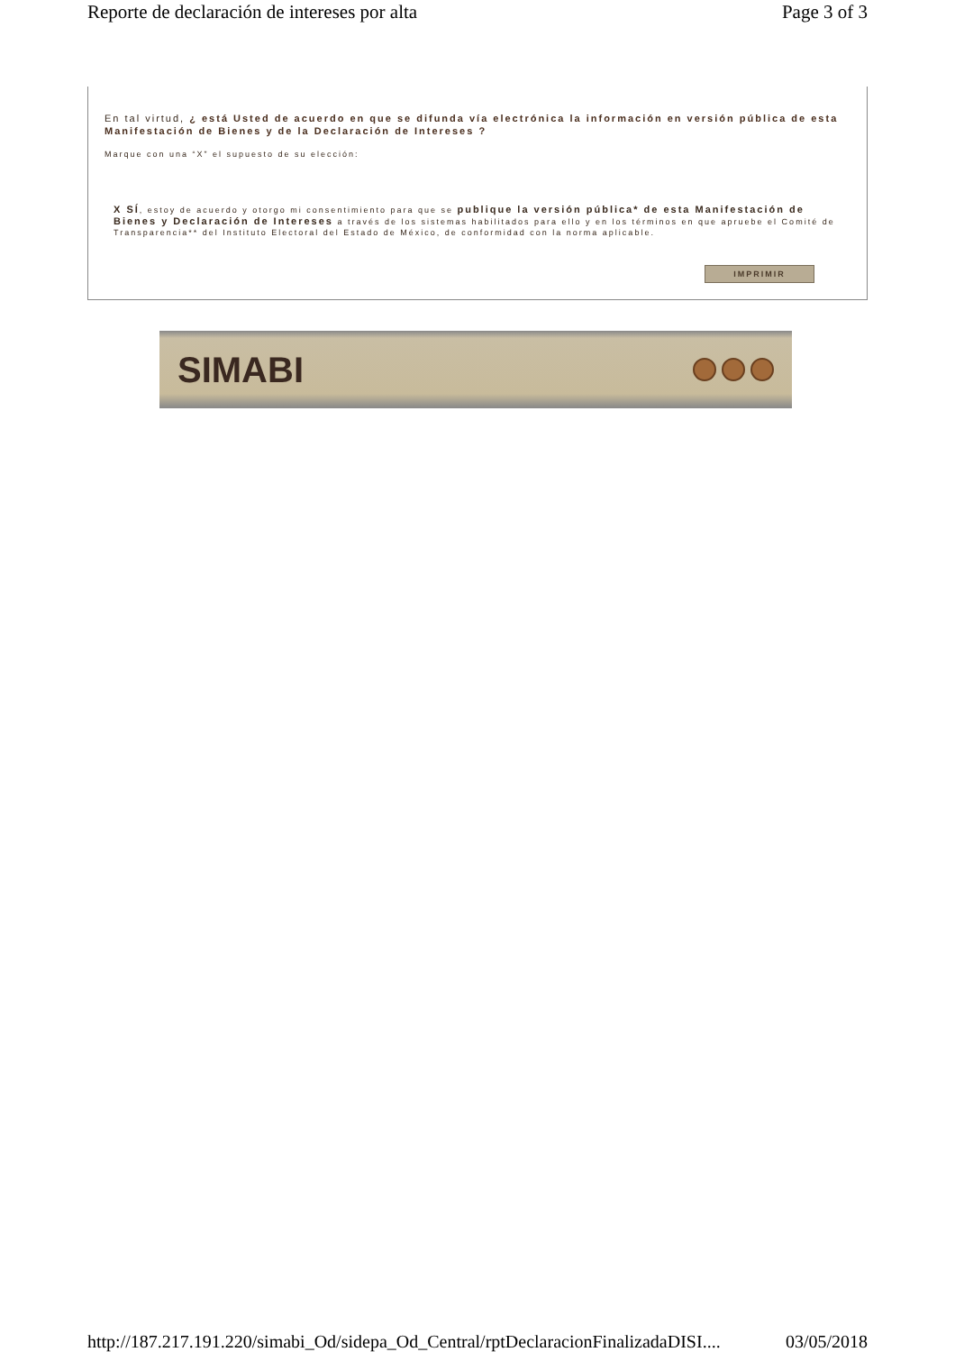Reporte de declaración de intereses por alta Page 3 of 3
En tal virtud, ¿ está Usted de acuerdo en que se difunda vía electrónica la información en versión pública de esta Manifestación de Bienes y de la Declaración de Intereses ?
Marque con una “X” el supuesto de su elección:
X SÍ, estoy de acuerdo y otorgo mi consentimiento para que se publique la versión pública* de esta Manifestación de Bienes y Declaración de Intereses a través de los sistemas habilitados para ello y en los términos en que apruebe el Comité de Transparencia** del Instituto Electoral del Estado de México, de conformidad con la norma aplicable.
IMPRIMIR
SIMABI
http://187.217.191.220/simabi_Od/sidepa_Od_Central/rptDeclaracionFinalizadaDISI.... 03/05/2018